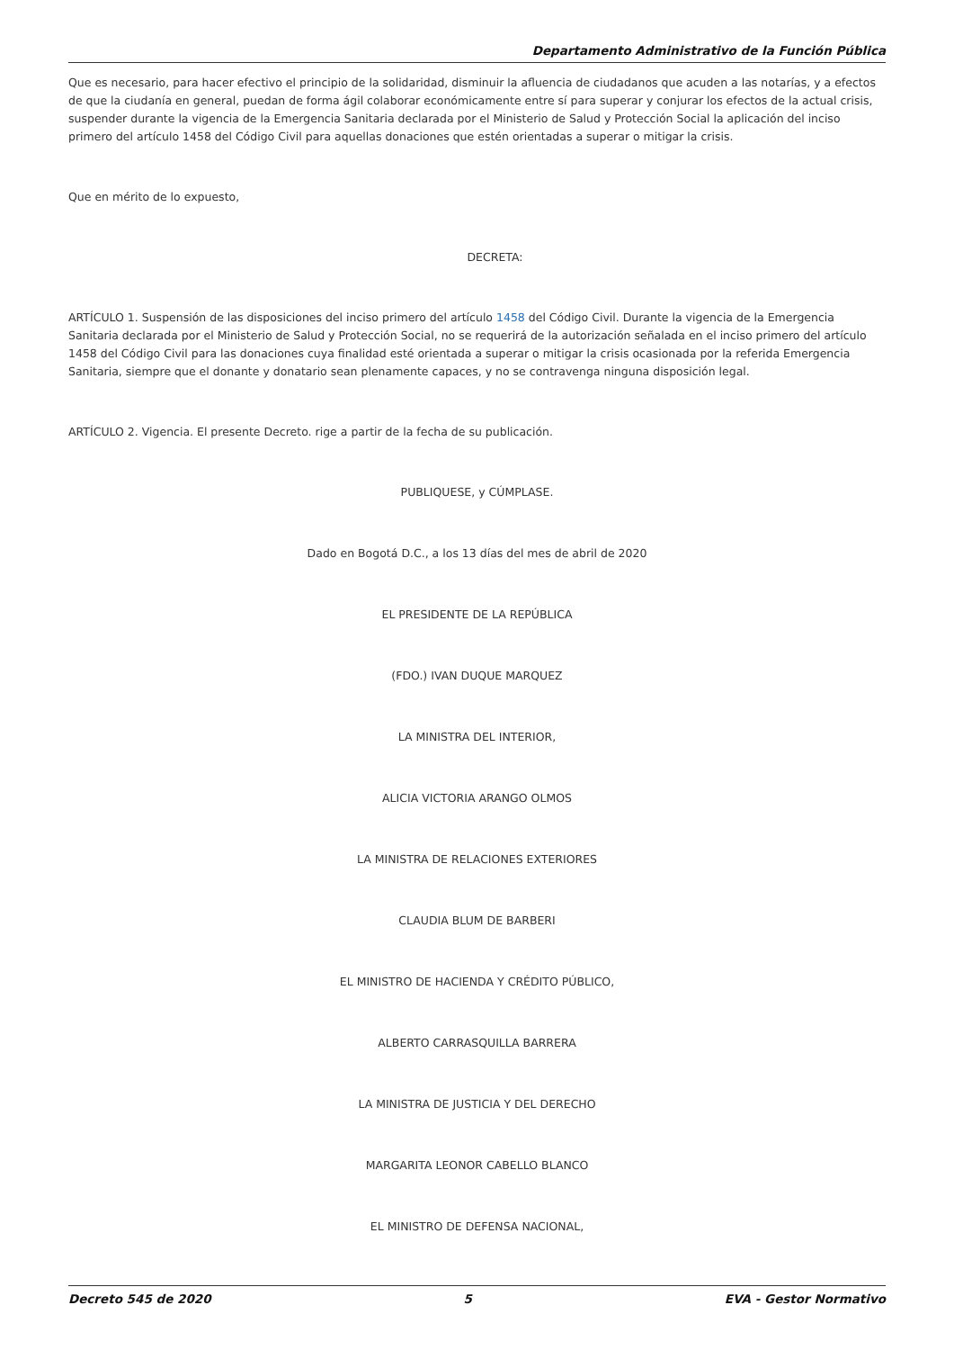Departamento Administrativo de la Función Pública
Que es necesario, para hacer efectivo el principio de la solidaridad, disminuir la afluencia de ciudadanos que acuden a las notarías, y a efectos de que la ciudanía en general, puedan de forma ágil colaborar económicamente entre sí para superar y conjurar los efectos de la actual crisis, suspender durante la vigencia de la Emergencia Sanitaria declarada por el Ministerio de Salud y Protección Social la aplicación del inciso primero del artículo 1458 del Código Civil para aquellas donaciones que estén orientadas a superar o mitigar la crisis.
Que en mérito de lo expuesto,
DECRETA:
ARTÍCULO 1. Suspensión de las disposiciones del inciso primero del artículo 1458 del Código Civil. Durante la vigencia de la Emergencia Sanitaria declarada por el Ministerio de Salud y Protección Social, no se requerirá de la autorización señalada en el inciso primero del artículo 1458 del Código Civil para las donaciones cuya finalidad esté orientada a superar o mitigar la crisis ocasionada por la referida Emergencia Sanitaria, siempre que el donante y donatario sean plenamente capaces, y no se contravenga ninguna disposición legal.
ARTÍCULO 2. Vigencia. El presente Decreto. rige a partir de la fecha de su publicación.
PUBLIQUESE, y CÚMPLASE.
Dado en Bogotá D.C., a los 13 días del mes de abril de 2020
EL PRESIDENTE DE LA REPÚBLICA
(FDO.) IVAN DUQUE MARQUEZ
LA MINISTRA DEL INTERIOR,
ALICIA VICTORIA ARANGO OLMOS
LA MINISTRA DE RELACIONES EXTERIORES
CLAUDIA BLUM DE BARBERI
EL MINISTRO DE HACIENDA Y CRÉDITO PÚBLICO,
ALBERTO CARRASQUILLA BARRERA
LA MINISTRA DE JUSTICIA Y DEL DERECHO
MARGARITA LEONOR CABELLO BLANCO
EL MINISTRO DE DEFENSA NACIONAL,
Decreto 545 de 2020 5 EVA - Gestor Normativo